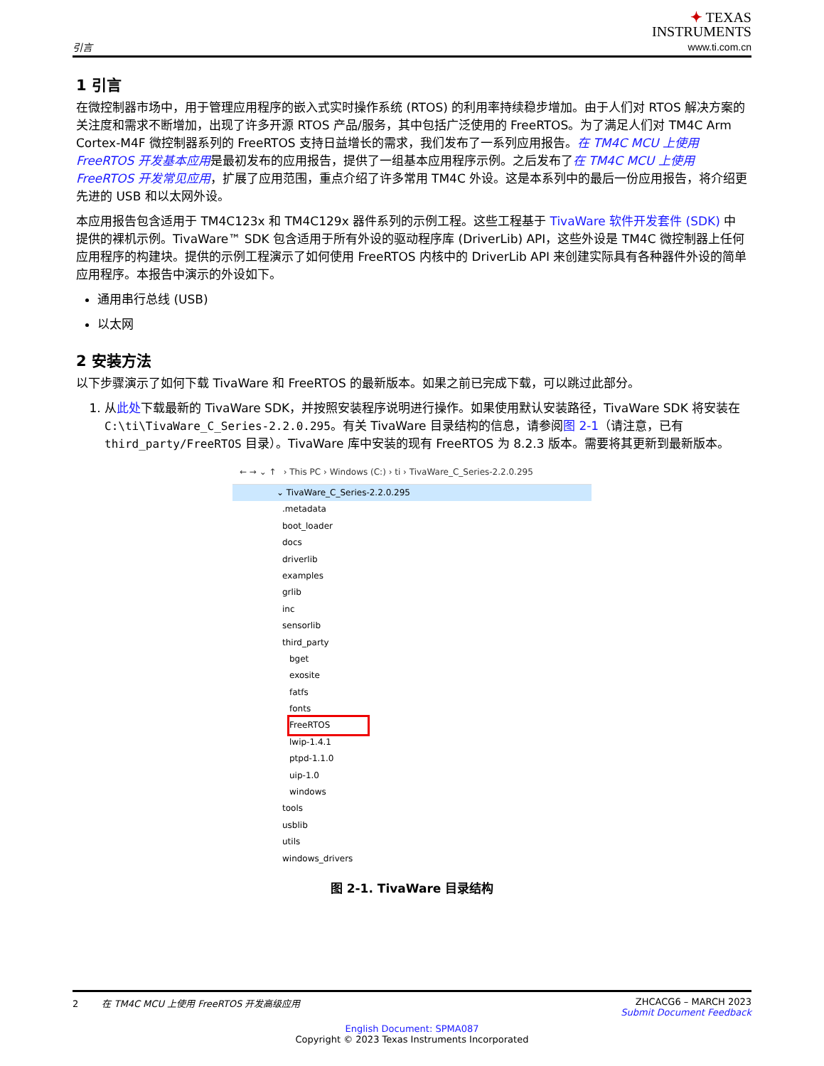引言
✦ TEXAS
INSTRUMENTS
www.ti.com.cn
1 引言
在微控制器市场中，用于管理应用程序的嵌入式实时操作系统 (RTOS) 的利用率持续稳步增加。由于人们对 RTOS 解决方案的关注度和需求不断增加，出现了许多开源 RTOS 产品/服务，其中包括广泛使用的 FreeRTOS。为了满足人们对 TM4C Arm Cortex-M4F 微控制器系列的 FreeRTOS 支持日益增长的需求，我们发布了一系列应用报告。在 TM4C MCU 上使用 FreeRTOS 开发基本应用是最初发布的应用报告，提供了一组基本应用程序示例。之后发布了在 TM4C MCU 上使用 FreeRTOS 开发常见应用，扩展了应用范围，重点介绍了许多常用 TM4C 外设。这是本系列中的最后一份应用报告，将介绍更先进的 USB 和以太网外设。
本应用报告包含适用于 TM4C123x 和 TM4C129x 器件系列的示例工程。这些工程基于 TivaWare 软件开发套件 (SDK) 中提供的裸机示例。TivaWare™ SDK 包含适用于所有外设的驱动程序库 (DriverLib) API，这些外设是 TM4C 微控制器上任何应用程序的构建块。提供的示例工程演示了如何使用 FreeRTOS 内核中的 DriverLib API 来创建实际具有各种器件外设的简单应用程序。本报告中演示的外设如下。
通用串行总线 (USB)
以太网
2 安装方法
以下步骤演示了如何下载 TivaWare 和 FreeRTOS 的最新版本。如果之前已完成下载，可以跳过此部分。
1. 从此处下载最新的 TivaWare SDK，并按照安装程序说明进行操作。如果使用默认安装路径，TivaWare SDK 将安装在 C:\ti\TivaWare_C_Series-2.2.0.295。有关 TivaWare 目录结构的信息，请参阅图 2-1（请注意，已有 third_party/FreeRTOS 目录）。TivaWare 库中安装的现有 FreeRTOS 为 8.2.3 版本。需要将其更新到最新版本。
← → ⌄ ↑ › This PC › Windows (C:) › ti › TivaWare_C_Series-2.2.0.295
⌄ TivaWare_C_Series-2.2.0.295
.metadata
boot_loader
docs
driverlib
examples
grlib
inc
sensorlib
third_party
bget
exosite
fatfs
fonts
FreeRTOS
lwip-1.4.1
ptpd-1.1.0
uip-1.0
windows
tools
usblib
utils
windows_drivers
图 2-1. TivaWare 目录结构
2 在 TM4C MCU 上使用 FreeRTOS 开发高级应用 ZHCACG6 – MARCH 2023
Submit Document Feedback
English Document: SPMA087
Copyright © 2023 Texas Instruments Incorporated